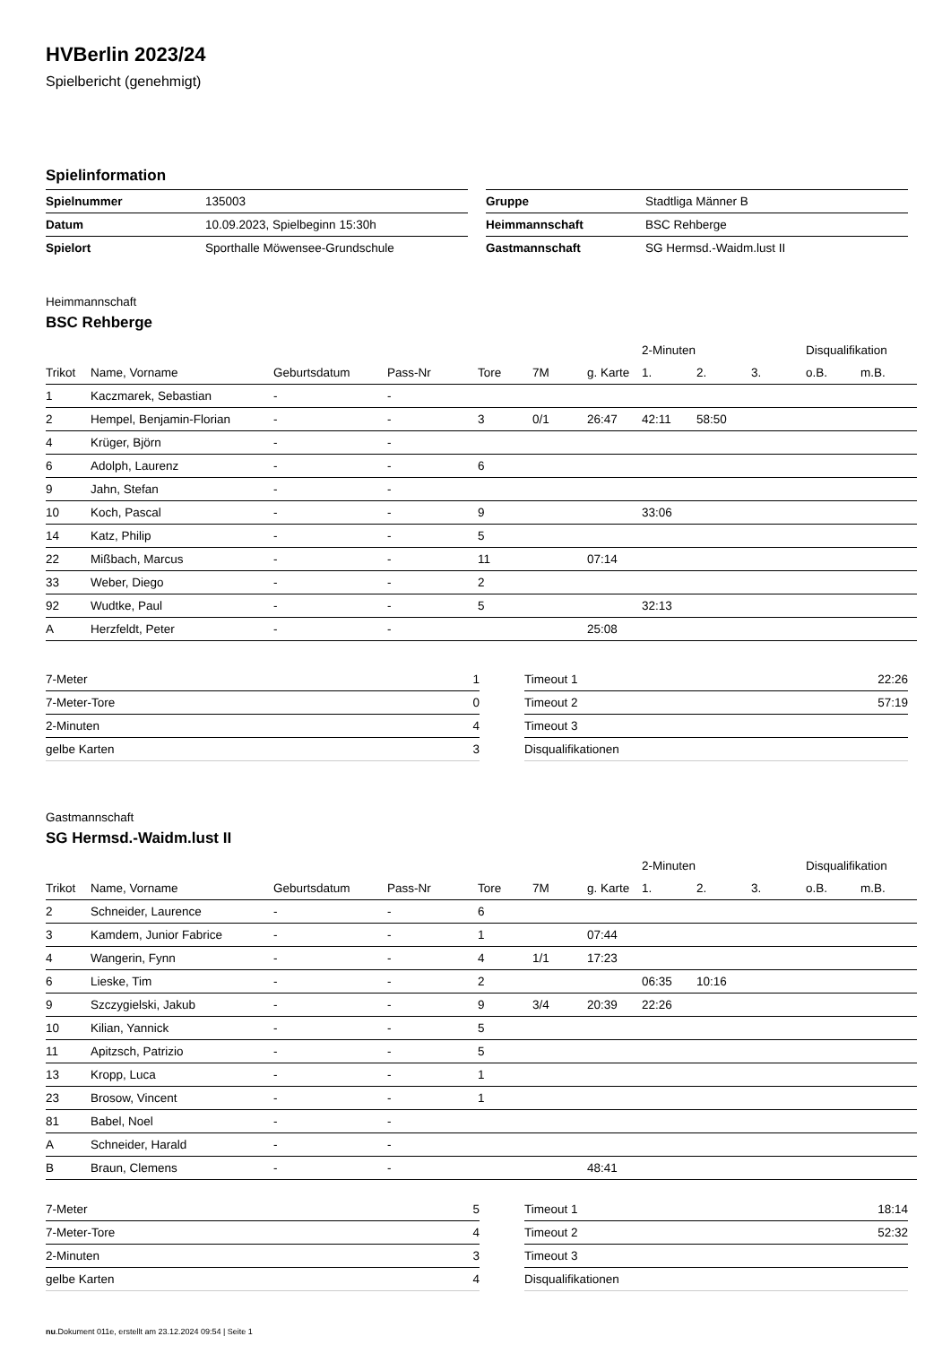HVBerlin 2023/24
Spielbericht (genehmigt)
Spielinformation
| Spielnummer | 135003 |
| Datum | 10.09.2023, Spielbeginn 15:30h |
| Spielort | Sporthalle Möwensee-Grundschule |
| Gruppe | Stadtliga Männer B |
| Heimmannschaft | BSC Rehberge |
| Gastmannschaft | SG Hermsd.-Waidm.lust II |
Heimmannschaft
BSC Rehberge
| | | | | | | | 2-Minuten | | | Disqualifikation | |
| --- | --- | --- | --- | --- | --- | --- | --- | --- | --- | --- | --- |
| Trikot | Name, Vorname | Geburtsdatum | Pass-Nr | Tore | 7M | g. Karte | 1. | 2. | 3. | o.B. | m.B. |
| 1 | Kaczmarek, Sebastian | - | - | | | | | | | | |
| 2 | Hempel, Benjamin-Florian | - | - | 3 | 0/1 | 26:47 | 42:11 | 58:50 | | | |
| 4 | Krüger, Björn | - | - | | | | | | | | |
| 6 | Adolph, Laurenz | - | - | 6 | | | | | | | |
| 9 | Jahn, Stefan | - | - | | | | | | | | |
| 10 | Koch, Pascal | - | - | 9 | | | 33:06 | | | | |
| 14 | Katz, Philip | - | - | 5 | | | | | | | |
| 22 | Mißbach, Marcus | - | - | 11 | | 07:14 | | | | | |
| 33 | Weber, Diego | - | - | 2 | | | | | | | |
| 92 | Wudtke, Paul | - | - | 5 | | | 32:13 | | | | |
| A | Herzfeldt, Peter | - | - | | | 25:08 | | | | | |
| 7-Meter | 1 |
| 7-Meter-Tore | 0 |
| 2-Minuten | 4 |
| gelbe Karten | 3 |
| Timeout 1 | 22:26 |
| Timeout 2 | 57:19 |
| Timeout 3 | |
| Disqualifikationen | |
Gastmannschaft
SG Hermsd.-Waidm.lust II
| | | | | | | | 2-Minuten | | | Disqualifikation | |
| --- | --- | --- | --- | --- | --- | --- | --- | --- | --- | --- | --- |
| Trikot | Name, Vorname | Geburtsdatum | Pass-Nr | Tore | 7M | g. Karte | 1. | 2. | 3. | o.B. | m.B. |
| 2 | Schneider, Laurence | - | - | 6 | | | | | | | |
| 3 | Kamdem, Junior Fabrice | - | - | 1 | | 07:44 | | | | | |
| 4 | Wangerin, Fynn | - | - | 4 | 1/1 | 17:23 | | | | | |
| 6 | Lieske, Tim | - | - | 2 | | | 06:35 | 10:16 | | | |
| 9 | Szczygielski, Jakub | - | - | 9 | 3/4 | 20:39 | 22:26 | | | | |
| 10 | Kilian, Yannick | - | - | 5 | | | | | | | |
| 11 | Apitzsch, Patrizio | - | - | 5 | | | | | | | |
| 13 | Kropp, Luca | - | - | 1 | | | | | | | |
| 23 | Brosow, Vincent | - | - | 1 | | | | | | | |
| 81 | Babel, Noel | - | - | | | | | | | | |
| A | Schneider, Harald | - | - | | | | | | | | |
| B | Braun, Clemens | - | - | | | 48:41 | | | | | |
| 7-Meter | 5 |
| 7-Meter-Tore | 4 |
| 2-Minuten | 3 |
| gelbe Karten | 4 |
| Timeout 1 | 18:14 |
| Timeout 2 | 52:32 |
| Timeout 3 | |
| Disqualifikationen | |
nu.Dokument 011e, erstellt am 23.12.2024 09:54 | Seite 1